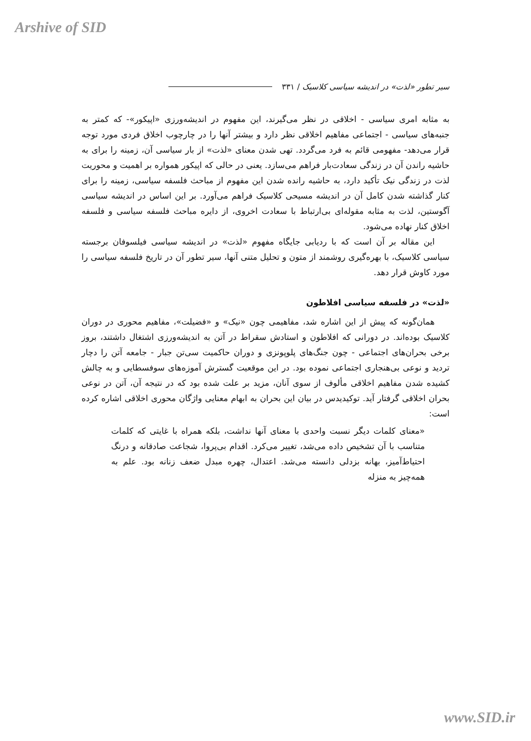Arshive of SID
سیر تطور «لذت» در اندیشه سیاسی کلاسیک / ۳۳۱
به مثابه امری سیاسی - اخلاقی در نظر می‌گیرند، این مفهوم در اندیشه‌ورزی «اپیکور»- که کمتر به جنبه‌های سیاسی - اجتماعی مفاهیم اخلاقی نظر دارد و بیشتر آنها را در چارچوب اخلاق فردی مورد توجه قرار می‌دهد- مفهومی قائم به فرد می‌گردد. تهی شدن معنای «لذت» از بار سیاسی آن، زمینه را برای به حاشیه راندن آن در زندگی سعادت‌بار فراهم می‌سازد. یعنی در حالی که اپیکور همواره بر اهمیت و محوریت لذت در زندگی نیک تأکید دارد، به حاشیه رانده شدن این مفهوم از مباحث فلسفه سیاسی، زمینه را برای کنار گذاشته شدن کامل آن در اندیشه مسیحی کلاسیک فراهم می‌آورد. بر این اساس در اندیشه سیاسی آگوستین، لذت به مثابه مقوله‌ای بی‌ارتباط با سعادت اخروی، از دایره مباحث فلسفه سیاسی و فلسفه اخلاق کنار نهاده می‌شود.
این مقاله بر آن است که با ردیابی جایگاه مفهوم «لذت» در اندیشه سیاسی فیلسوفان برجسته سیاسی کلاسیک، با بهره‌گیری روشمند از متون و تحلیل متنی آنها، سیر تطور آن در تاریخ فلسفه سیاسی را مورد کاوش قرار دهد.
«لذت» در فلسفه سیاسی افلاطون
همان‌گونه که پیش از این اشاره شد، مفاهیمی چون «نیک» و «فضیلت»، مفاهیم محوری در دوران کلاسیک بوده‌اند. در دورانی که افلاطون و استادش سقراط در آتن به اندیشه‌ورزی اشتغال داشتند، بروز برخی بحران‌های اجتماعی - چون جنگ‌های پلوپونزی و دوران حاکمیت سی‌تن جبار - جامعه آتن را دچار تردید و نوعی بی‌هنجاری اجتماعی نموده بود. در این موقعیت گسترش آموزه‌های سوفسطایی و به چالش کشیده شدن مفاهیم اخلاقی مألوف از سوی آنان، مزید بر علت شده بود که در نتیجه آن، آتن در نوعی بحران اخلاقی گرفتار آید. توکیدیدس در بیان این بحران به ابهام معنایی واژگان محوری اخلاقی اشاره کرده است:
«معنای کلمات دیگر نسبت واحدی با معنای آنها نداشت، بلکه همراه با غایتی که کلمات متناسب با آن تشخیص داده می‌شد، تغییر می‌کرد. اقدام بی‌پروا، شجاعت صادقانه و درنگ احتیاط‌آمیز، بهانه بزدلی دانسته می‌شد. اعتدال، چهره مبدل ضعف زنانه بود. علم به همه‌چیز به منزله
www.SID.ir